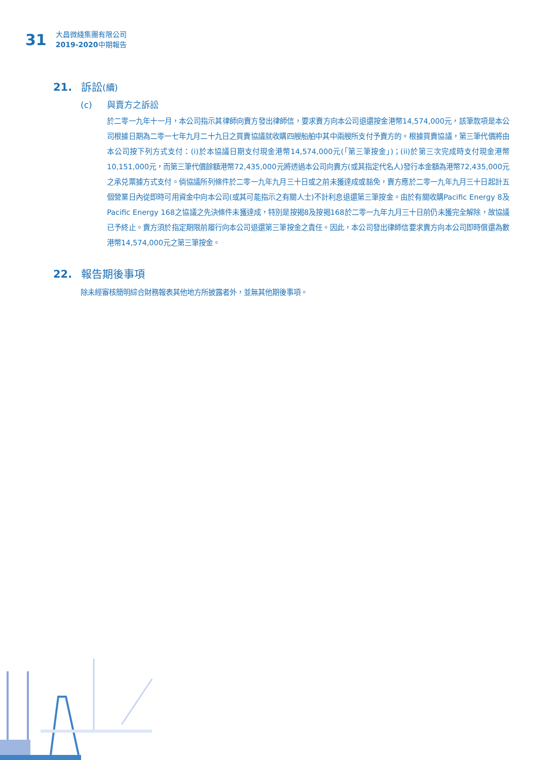31
大昌微綫集團有限公司
2019-2020中期報告
21. 訴訟(續)
(c) 與賣方之訴訟
於二零一九年十一月，本公司指示其律師向賣方發出律師信，要求賣方向本公司退還按金港幣14,574,000元，該筆款項是本公司根據日期為二零一七年九月二十九日之買賣協議就收購四艘船舶中其中兩艘所支付予賣方的。根據買賣協議，第三筆代價將由本公司按下列方式支付：(i)於本協議日期支付現金港幣14,574,000元(「第三筆按金」)；(ii)於第三次完成時支付現金港幣10,151,000元，而第三筆代價餘額港幣72,435,000元將透過本公司向賣方(或其指定代名人)發行本金額為港幣72,435,000元之承兑票據方式支付。倘協議所列條件於二零一九年九月三十日或之前未獲達成或豁免，賣方應於二零一九年九月三十日起計五個營業日內從即時可用資金中向本公司(或其可能指示之有關人士)不計利息退還第三筆按金。由於有關收購Pacific Energy 8及Pacific Energy 168之協議之先決條件未獲達成，特別是按揭8及按揭168於二零一九年九月三十日前仍未獲完全解除，故協議已予終止。賣方須於指定期限前履行向本公司退還第三筆按金之責任。因此，本公司發出律師信要求賣方向本公司即時償還為數港幣14,574,000元之第三筆按金。
22. 報告期後事項
除未經審核簡明綜合財務報表其他地方所披露者外，並無其他期後事項。